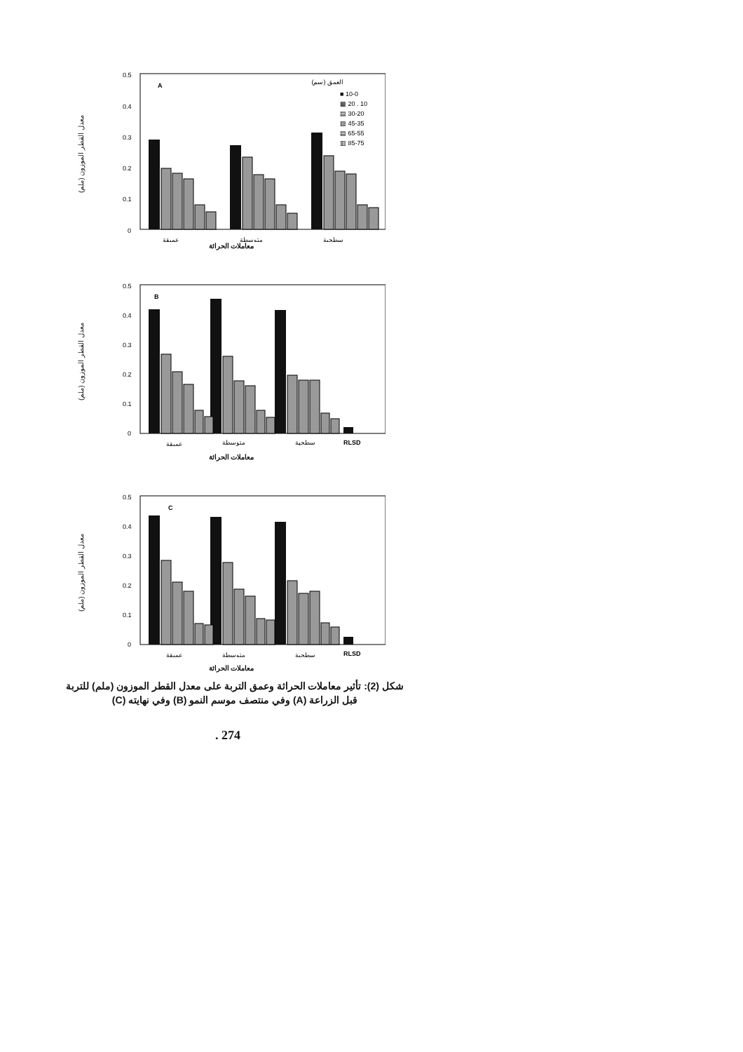معدل القطر الموزون (ملم)
0.5
0.4
0.3
0.2
0.1
0
A
العمق (سم)
■ 10-0
▩ 20 . 10
▤ 30-20
▨ 45-35
▤ 65-55
▥ 85-75
عميقة
متوسطة
سطحية
معاملات الحراثة
معدل القطر الموزون (ملم)
0.5
0.4
0.3
0.2
0.1
0
B
عميقة
متوسطة
سطحية
RLSD
معاملات الحراثة
معدل القطر الموزون (ملم)
0.5
0.4
0.3
0.2
0.1
0
C
عميقة
متوسطة
سطحية
RLSD
معاملات الحراثة
شكل (2): تأثير معاملات الحراثة وعمق التربة على معدل القطر الموزون (ملم) للتربة قبل الزراعة (A) وفي منتصف موسم النمو (B) وفي نهايته (C)
. 274